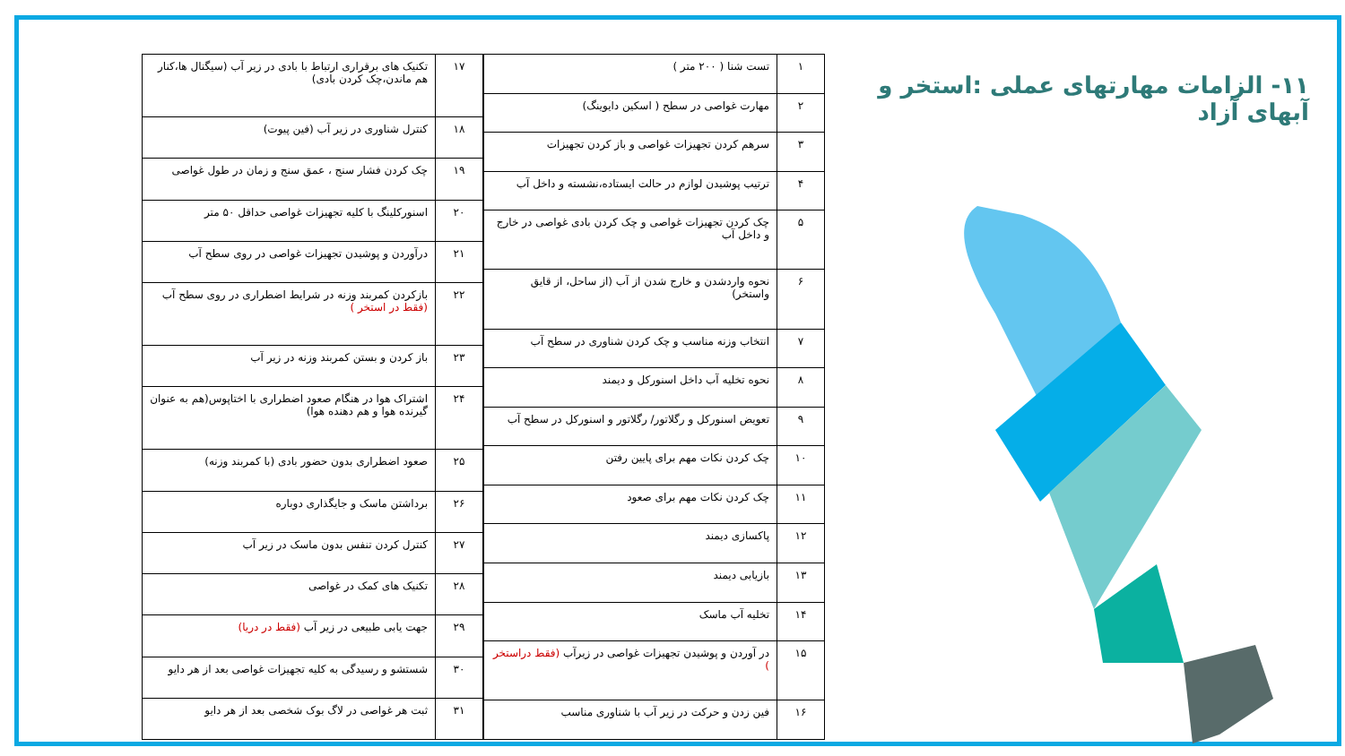۱۱- الزامات مهارتهای عملی :استخر و آبهای آزاد
| ۱ | تست شنا ( ۲۰۰ متر ) |
| ۲ | مهارت غواصی در سطح ( اسکین دایوینگ) |
| ۳ | سرهم کردن تجهیزات غواصی و باز کردن تجهیزات |
| ۴ | ترتیب پوشیدن لوازم در حالت ایستاده،نشسته و داخل آب |
| ۵ | چک کردن تجهیزات غواصی و چک کردن بادی غواصی در خارج و داخل آب |
| ۶ | نحوه واردشدن و خارج شدن از آب (از ساحل، از قایق واستخر) |
| ۷ | انتخاب وزنه مناسب و چک کردن شناوری در سطح آب |
| ۸ | نحوه تخلیه آب داخل اسنورکل و دیمند |
| ۹ | تعویض اسنورکل و رگلاتور/ رگلاتور و اسنورکل در سطح آب |
| ۱۰ | چک کردن نکات مهم برای پایین رفتن |
| ۱۱ | چک کردن نکات مهم برای صعود |
| ۱۲ | پاکسازی دیمند |
| ۱۳ | بازیابی دیمند |
| ۱۴ | تخلیه آب ماسک |
| ۱۵ | در آوردن و پوشیدن تجهیزات غواصی در زیرآب (فقط دراستخر ) |
| ۱۶ | فین زدن و حرکت در زیر آب با شناوری مناسب |
| ۱۷ | تکنیک های برقراری ارتباط با بادی در زیر آب (سیگنال ها،کنار هم ماندن،چک کردن بادی) |
| ۱۸ | کنترل شناوری در زیر آب (فین پیوت) |
| ۱۹ | چک کردن فشار سنج ، عمق سنج و زمان در طول غواصی |
| ۲۰ | اسنورکلینگ با کلیه تجهیزات غواصی حداقل ۵۰ متر |
| ۲۱ | درآوردن و پوشیدن تجهیزات غواصی در روی سطح آب |
| ۲۲ | بازکردن کمربند وزنه در شرایط اضطراری در روی سطح آب (فقط در استخر ) |
| ۲۳ | باز کردن و بستن کمربند وزنه در زیر آب |
| ۲۴ | اشتراک هوا در هنگام صعود اضطراری با اختاپوس(هم به عنوان گیرنده هوا و هم دهنده هوا) |
| ۲۵ | صعود اضطراری بدون حضور بادی (با کمربند وزنه) |
| ۲۶ | برداشتن ماسک و جایگذاری دوباره |
| ۲۷ | کنترل کردن تنفس بدون ماسک در زیر آب |
| ۲۸ | تکنیک های کمک در غواصی |
| ۲۹ | جهت یابی طبیعی در زیر آب (فقط در دریا) |
| ۳۰ | شستشو و رسیدگی به کلیه تجهیزات غواصی بعد از هر دایو |
| ۳۱ | ثبت هر غواصی در لاگ بوک شخصی بعد از هر دایو |